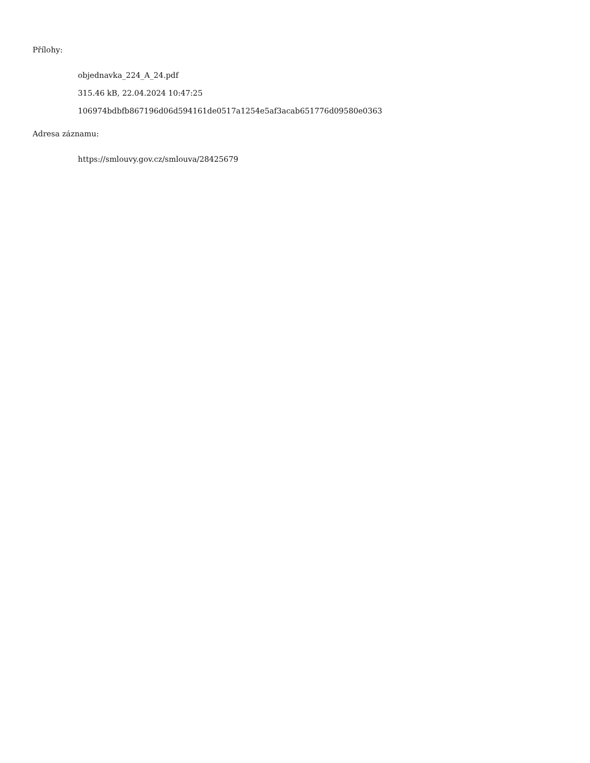Přílohy:
objednavka_224_A_24.pdf
315.46 kB, 22.04.2024 10:47:25
106974bdbfb867196d06d594161de0517a1254e5af3acab651776d09580e0363
Adresa záznamu:
https://smlouvy.gov.cz/smlouva/28425679